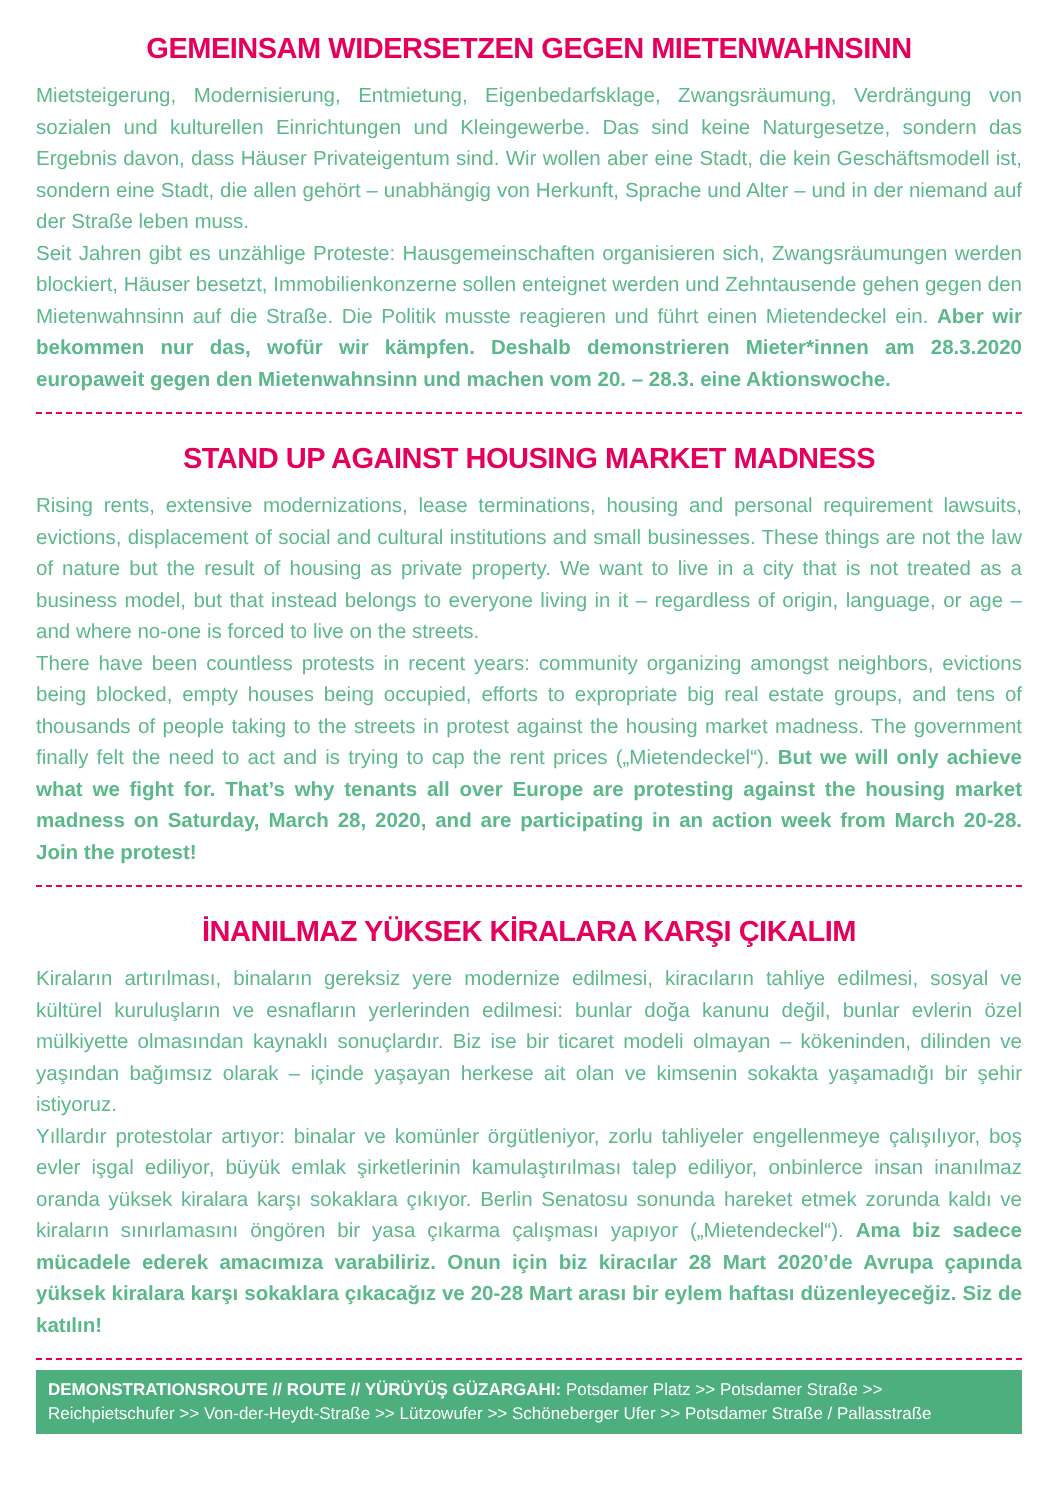GEMEINSAM WIDERSETZEN GEGEN MIETENWAHNSINN
Mietsteigerung, Modernisierung, Entmietung, Eigenbedarfsklage, Zwangsräumung, Verdrängung von sozialen und kulturellen Einrichtungen und Kleingewerbe. Das sind keine Naturgesetze, sondern das Ergebnis davon, dass Häuser Privateigentum sind. Wir wollen aber eine Stadt, die kein Geschäftsmodell ist, sondern eine Stadt, die allen gehört – unabhängig von Herkunft, Sprache und Alter – und in der niemand auf der Straße leben muss.
Seit Jahren gibt es unzählige Proteste: Hausgemeinschaften organisieren sich, Zwangsräumungen werden blockiert, Häuser besetzt, Immobilienkonzerne sollen enteignet werden und Zehntausende gehen gegen den Mietenwahnsinn auf die Straße. Die Politik musste reagieren und führt einen Mietendeckel ein. Aber wir bekommen nur das, wofür wir kämpfen. Deshalb demonstrieren Mieter*innen am 28.3.2020 europaweit gegen den Mietenwahnsinn und machen vom 20. – 28.3. eine Aktionswoche.
STAND UP AGAINST HOUSING MARKET MADNESS
Rising rents, extensive modernizations, lease terminations, housing and personal requirement lawsuits, evictions, displacement of social and cultural institutions and small businesses. These things are not the law of nature but the result of housing as private property. We want to live in a city that is not treated as a business model, but that instead belongs to everyone living in it – regardless of origin, language, or age – and where no-one is forced to live on the streets.
There have been countless protests in recent years: community organizing amongst neighbors, evictions being blocked, empty houses being occupied, efforts to expropriate big real estate groups, and tens of thousands of people taking to the streets in protest against the housing market madness. The government finally felt the need to act and is trying to cap the rent prices („Mietendeckel“). But we will only achieve what we fight for. That’s why tenants all over Europe are protesting against the housing market madness on Saturday, March 28, 2020, and are participating in an action week from March 20-28. Join the protest!
İNANILMAZ YÜKSEK KİRALARA KARŞI ÇIKALIM
Kiraların artırılması, binaların gereksiz yere modernize edilmesi, kiracıların tahliye edilmesi, sosyal ve kültürel kuruluşların ve esnafların yerlerinden edilmesi: bunlar doğa kanunu değil, bunlar evlerin özel mülkiyette olmasından kaynaklı sonuçlardır. Biz ise bir ticaret modeli olmayan – kökeninden, dilinden ve yaşından bağımsız olarak – içinde yaşayan herkese ait olan ve kimsenin sokakta yaşamadığı bir şehir istiyoruz.
Yıllardır protestolar artıyor: binalar ve komünler örgütleniyor, zorlu tahliyeler engellenmeye çalışılıyor, boş evler işgal ediliyor, büyük emlak şirketlerinin kamulaştırılması talep ediliyor, onbinlerce insan inanılmaz oranda yüksek kiralara karşı sokaklara çıkıyor. Berlin Senatosu sonunda hareket etmek zorunda kaldı ve kiraların sınırlamasını öngören bir yasa çıkarma çalışması yapıyor („Mietendeckel“). Ama biz sadece mücadele ederek amacımıza varabiliriz. Onun için biz kiracılar 28 Mart 2020’de Avrupa çapında yüksek kiralara karşı sokaklara çıkacağız ve 20-28 Mart arası bir eylem haftası düzenleyeceğiz. Siz de katılın!
DEMONSTRATIONSROUTE // ROUTE // YÜRÜYÜŞ GÜZARGAHI: Potsdamer Platz >> Potsdamer Straße >> Reichpietschufer >> Von-der-Heydt-Straße >> Lützowufer >> Schöneberger Ufer >> Potsdamer Straße / Pallasstraße